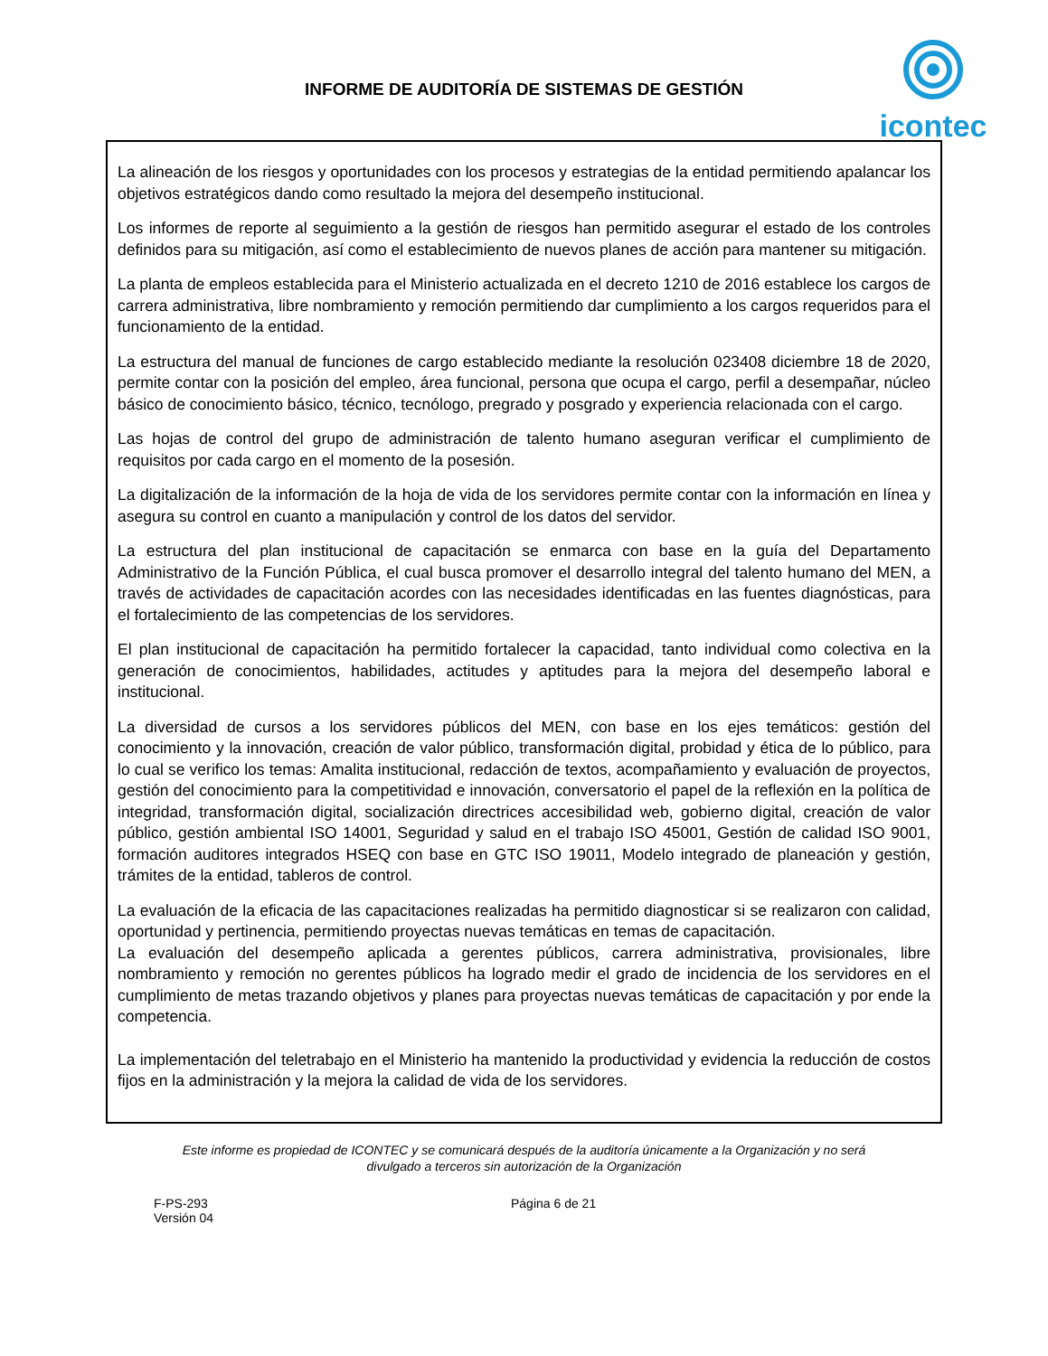INFORME DE AUDITORÍA DE SISTEMAS DE GESTIÓN
icontec
La alineación de los riesgos y oportunidades con los procesos y estrategias de la entidad permitiendo apalancar los objetivos estratégicos dando como resultado la mejora del desempeño institucional.
Los informes de reporte al seguimiento a la gestión de riesgos han permitido asegurar el estado de los controles definidos para su mitigación, así como el establecimiento de nuevos planes de acción para mantener su mitigación.
La planta de empleos establecida para el Ministerio actualizada en el decreto 1210 de 2016 establece los cargos de carrera administrativa, libre nombramiento y remoción permitiendo dar cumplimiento a los cargos requeridos para el funcionamiento de la entidad.
La estructura del manual de funciones de cargo establecido mediante la resolución 023408 diciembre 18 de 2020, permite contar con la posición del empleo, área funcional, persona que ocupa el cargo, perfil a desempañar, núcleo básico de conocimiento básico, técnico, tecnólogo, pregrado y posgrado y experiencia relacionada con el cargo.
Las hojas de control del grupo de administración de talento humano aseguran verificar el cumplimiento de requisitos por cada cargo en el momento de la posesión.
La digitalización de la información de la hoja de vida de los servidores permite contar con la información en línea y asegura su control en cuanto a manipulación y control de los datos del servidor.
La estructura del plan institucional de capacitación se enmarca con base en la guía del Departamento Administrativo de la Función Pública, el cual busca promover el desarrollo integral del talento humano del MEN, a través de actividades de capacitación acordes con las necesidades identificadas en las fuentes diagnósticas, para el fortalecimiento de las competencias de los servidores.
El plan institucional de capacitación ha permitido fortalecer la capacidad, tanto individual como colectiva en la generación de conocimientos, habilidades, actitudes y aptitudes para la mejora del desempeño laboral e institucional.
La diversidad de cursos a los servidores públicos del MEN, con base en los ejes temáticos: gestión del conocimiento y la innovación, creación de valor público, transformación digital, probidad y ética de lo público, para lo cual se verifico los temas: Amalita institucional, redacción de textos, acompañamiento y evaluación de proyectos, gestión del conocimiento para la competitividad e innovación, conversatorio el papel de la reflexión en la política de integridad, transformación digital, socialización directrices accesibilidad web, gobierno digital, creación de valor público, gestión ambiental ISO 14001, Seguridad y salud en el trabajo ISO 45001, Gestión de calidad ISO 9001, formación auditores integrados HSEQ con base en GTC ISO 19011, Modelo integrado de planeación y gestión, trámites de la entidad, tableros de control.
La evaluación de la eficacia de las capacitaciones realizadas ha permitido diagnosticar si se realizaron con calidad, oportunidad y pertinencia, permitiendo proyectas nuevas temáticas en temas de capacitación.
La evaluación del desempeño aplicada a gerentes públicos, carrera administrativa, provisionales, libre nombramiento y remoción no gerentes públicos ha logrado medir el grado de incidencia de los servidores en el cumplimiento de metas trazando objetivos y planes para proyectas nuevas temáticas de capacitación y por ende la competencia.
La implementación del teletrabajo en el Ministerio ha mantenido la productividad y evidencia la reducción de costos fijos en la administración y la mejora la calidad de vida de los servidores.
Este informe es propiedad de ICONTEC y se comunicará después de la auditoría únicamente a la Organización y no será
divulgado a terceros sin autorización de la Organización
F-PS-293
Versión 04
Página 6 de 21